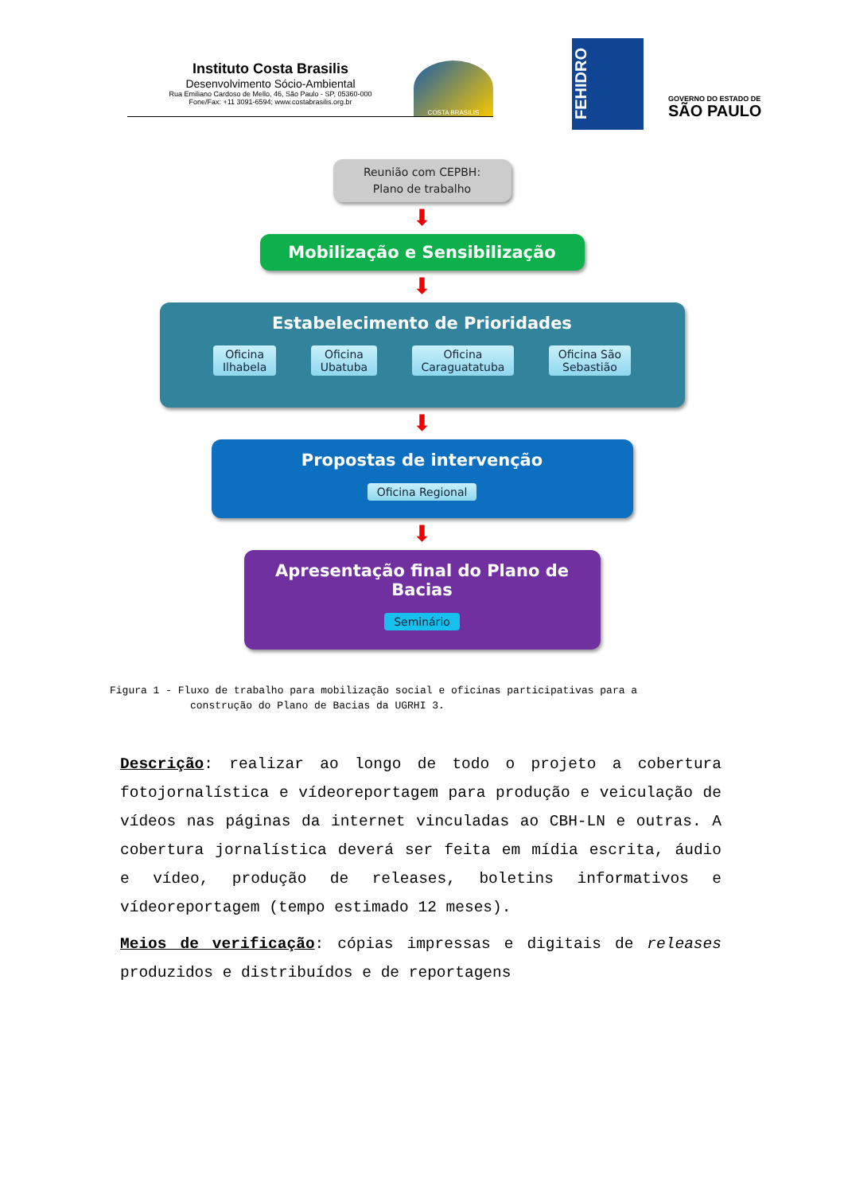Instituto Costa Brasilis
Desenvolvimento Sócio-Ambiental
Rua Emiliano Cardoso de Mello, 46, São Paulo - SP, 05360-000
Fone/Fax: +11 3091-6594; www.costabrasilis.org.br
COSTA BRASILIS
FEHIDRO
GOVERNO DO ESTADO DE
SÃO PAULO
Reunião com CEPBH:
Plano de trabalho
⬇
Mobilização e Sensibilização
⬇
Estabelecimento de Prioridades
Oficina
Ilhabela Oficina
Ubatuba Oficina
Caraguatatuba Oficina São
Sebastião
⬇
Propostas de intervenção
Oficina Regional
⬇
Apresentação final do Plano de Bacias
Seminário
Figura 1 - Fluxo de trabalho para mobilização social e oficinas participativas para a
construção do Plano de Bacias da UGRHI 3.
Descrição: realizar ao longo de todo o projeto a cobertura fotojornalística e vídeoreportagem para produção e veiculação de vídeos nas páginas da internet vinculadas ao CBH-LN e outras. A cobertura jornalística deverá ser feita em mídia escrita, áudio e vídeo, produção de releases, boletins informativos e vídeoreportagem (tempo estimado 12 meses).
Meios de verificação: cópias impressas e digitais de releases produzidos e distribuídos e de reportagens